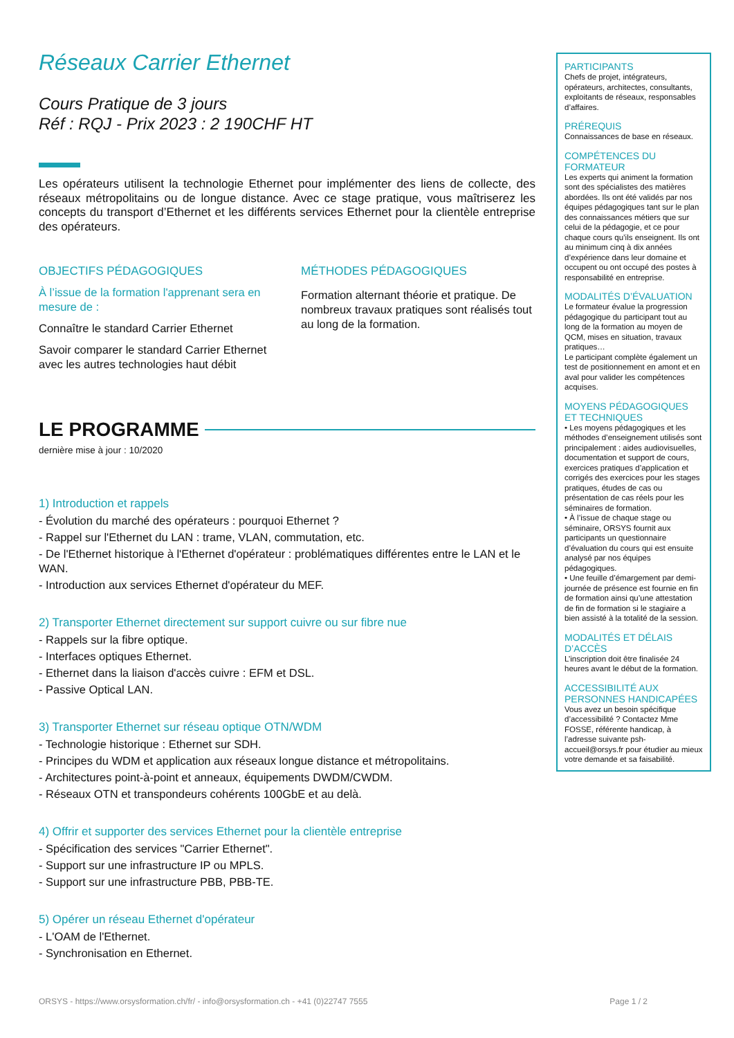Réseaux Carrier Ethernet
Cours Pratique de 3 jours
Réf : RQJ - Prix 2023 : 2 190CHF HT
Les opérateurs utilisent la technologie Ethernet pour implémenter des liens de collecte, des réseaux métropolitains ou de longue distance. Avec ce stage pratique, vous maîtriserez les concepts du transport d’Ethernet et les différents services Ethernet pour la clientèle entreprise des opérateurs.
OBJECTIFS PÉDAGOGIQUES
À l’issue de la formation l'apprenant sera en mesure de :
Connaître le standard Carrier Ethernet
Savoir comparer le standard Carrier Ethernet avec les autres technologies haut débit
MÉTHODES PÉDAGOGIQUES
Formation alternant théorie et pratique. De nombreux travaux pratiques sont réalisés tout au long de la formation.
LE PROGRAMME
dernière mise à jour : 10/2020
1) Introduction et rappels
- Évolution du marché des opérateurs : pourquoi Ethernet ?
- Rappel sur l'Ethernet du LAN : trame, VLAN, commutation, etc.
- De l'Ethernet historique à l'Ethernet d'opérateur : problématiques différentes entre le LAN et le WAN.
- Introduction aux services Ethernet d'opérateur du MEF.
2) Transporter Ethernet directement sur support cuivre ou sur fibre nue
- Rappels sur la fibre optique.
- Interfaces optiques Ethernet.
- Ethernet dans la liaison d'accès cuivre : EFM et DSL.
- Passive Optical LAN.
3) Transporter Ethernet sur réseau optique OTN/WDM
- Technologie historique : Ethernet sur SDH.
- Principes du WDM et application aux réseaux longue distance et métropolitains.
- Architectures point-à-point et anneaux, équipements DWDM/CWDM.
- Réseaux OTN et transpondeurs cohérents 100GbE et au delà.
4) Offrir et supporter des services Ethernet pour la clientèle entreprise
- Spécification des services "Carrier Ethernet".
- Support sur une infrastructure IP ou MPLS.
- Support sur une infrastructure PBB, PBB-TE.
5) Opérer un réseau Ethernet d'opérateur
- L'OAM de l'Ethernet.
- Synchronisation en Ethernet.
PARTICIPANTS
Chefs de projet, intégrateurs, opérateurs, architectes, consultants, exploitants de réseaux, responsables d’affaires.
PRÉREQUIS
Connaissances de base en réseaux.
COMPÉTENCES DU FORMATEUR
Les experts qui animent la formation sont des spécialistes des matières abordées. Ils ont été validés par nos équipes pédagogiques tant sur le plan des connaissances métiers que sur celui de la pédagogie, et ce pour chaque cours qu’ils enseignent. Ils ont au minimum cinq à dix années d’expérience dans leur domaine et occupent ou ont occupé des postes à responsabilité en entreprise.
MODALITÉS D’ÉVALUATION
Le formateur évalue la progression pédagogique du participant tout au long de la formation au moyen de QCM, mises en situation, travaux pratiques…
Le participant complète également un test de positionnement en amont et en aval pour valider les compétences acquises.
MOYENS PÉDAGOGIQUES ET TECHNIQUES
• Les moyens pédagogiques et les méthodes d’enseignement utilisés sont principalement : aides audiovisuelles, documentation et support de cours, exercices pratiques d’application et corrigés des exercices pour les stages pratiques, études de cas ou présentation de cas réels pour les séminaires de formation.
• À l’issue de chaque stage ou séminaire, ORSYS fournit aux participants un questionnaire d’évaluation du cours qui est ensuite analysé par nos équipes pédagogiques.
• Une feuille d’émargement par demi-journée de présence est fournie en fin de formation ainsi qu’une attestation de fin de formation si le stagiaire a bien assisté à la totalité de la session.
MODALITÉS ET DÉLAIS D’ACCÈS
L’inscription doit être finalisée 24 heures avant le début de la formation.
ACCESSIBILITÉ AUX PERSONNES HANDICAPÉES
Vous avez un besoin spécifique d’accessibilité ? Contactez Mme FOSSE, référente handicap, à l’adresse suivante psh-accueil@orsys.fr pour étudier au mieux votre demande et sa faisabilité.
ORSYS - https://www.orsysformation.ch/fr/ - info@orsysformation.ch - +41 (0)22747 7555 Page 1 / 2